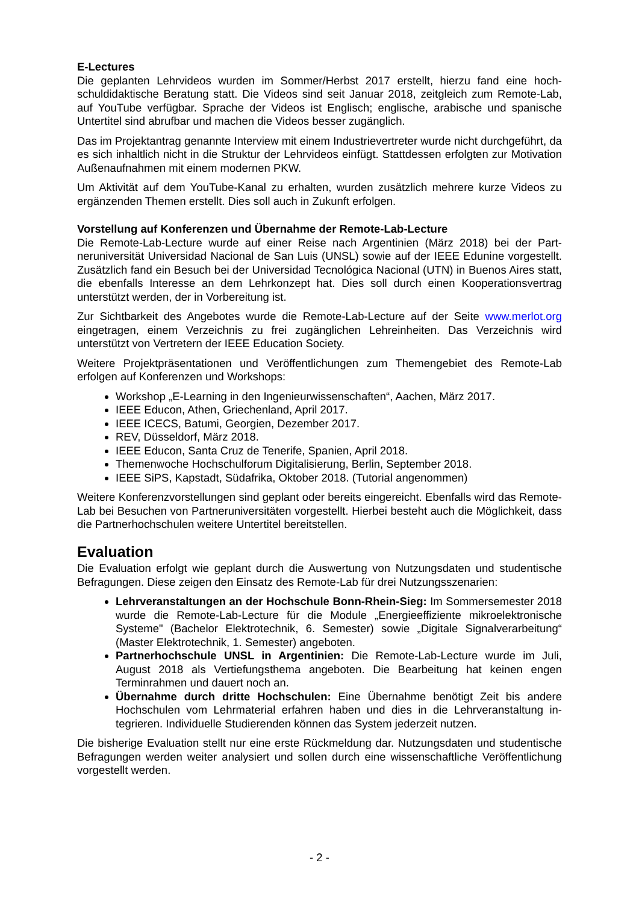E-Lectures
Die geplanten Lehrvideos wurden im Sommer/Herbst 2017 erstellt, hierzu fand eine hoch­schuldidaktische Beratung statt. Die Videos sind seit Januar 2018, zeitgleich zum Remote-Lab, auf YouTube verfügbar. Sprache der Videos ist Englisch; englische, arabische und spa­nische Untertitel sind abrufbar und machen die Videos besser zugänglich.
Das im Projektantrag genannte Interview mit einem Industrievertreter wurde nicht durchge­führt, da es sich inhaltlich nicht in die Struktur der Lehrvideos einfügt. Stattdessen erfolgten zur Motivation Außenaufnahmen mit einem modernen PKW.
Um Aktivität auf dem YouTube-Kanal zu erhalten, wurden zusätzlich mehrere kurze Videos zu ergänzenden Themen erstellt. Dies soll auch in Zukunft erfolgen.
Vorstellung auf Konferenzen und Übernahme der Remote-Lab-Lecture
Die Remote-Lab-Lecture wurde auf einer Reise nach Argentinien (März 2018) bei der Part­neruniversität Universidad Nacional de San Luis (UNSL) sowie auf der IEEE Edunine vorge­stellt. Zusätzlich fand ein Besuch bei der Universidad Tecnológica Nacional (UTN) in Buenos Aires statt, die ebenfalls Interesse an dem Lehrkonzept hat. Dies soll durch einen Kooperati­onsvertrag unterstützt werden, der in Vorbereitung ist.
Zur Sichtbarkeit des Angebotes wurde die Remote-Lab-Lecture auf der Seite www.merlot.org eingetragen, einem Verzeichnis zu frei zugänglichen Lehreinheiten. Das Verzeichnis wird unterstützt von Vertretern der IEEE Education Society.
Weitere Projektpräsentationen und Veröffentlichungen zum Themengebiet des Remote-Lab erfolgen auf Konferenzen und Workshops:
Workshop „E-Learning in den Ingenieurwissenschaften“, Aachen, März 2017.
IEEE Educon, Athen, Griechenland, April 2017.
IEEE ICECS, Batumi, Georgien, Dezember 2017.
REV, Düsseldorf, März 2018.
IEEE Educon, Santa Cruz de Tenerife, Spanien, April 2018.
Themenwoche Hochschulforum Digitalisierung, Berlin, September 2018.
IEEE SiPS, Kapstadt, Südafrika, Oktober 2018. (Tutorial angenommen)
Weitere Konferenzvorstellungen sind geplant oder bereits eingereicht. Ebenfalls wird das Remote-Lab bei Besuchen von Partneruniversitäten vorgestellt. Hierbei besteht auch die Möglichkeit, dass die Partnerhochschulen weitere Untertitel bereitstellen.
Evaluation
Die Evaluation erfolgt wie geplant durch die Auswertung von Nutzungsdaten und studenti­sche Befragungen. Diese zeigen den Einsatz des Remote-Lab für drei Nutzungsszenarien:
Lehrveranstaltungen an der Hochschule Bonn-Rhein-Sieg: Im Sommersemester 2018 wurde die Remote-Lab-Lecture für die Module „Energieeffiziente mikroelektro­nische Systeme" (Bachelor Elektrotechnik, 6. Semester) sowie „Digitale Signalverar­beitung“ (Master Elektrotechnik, 1. Semester) angeboten.
Partnerhochschule UNSL in Argentinien: Die Remote-Lab-Lecture wurde im Juli, August 2018 als Vertiefungsthema angeboten. Die Bearbeitung hat keinen engen Terminrahmen und dauert noch an.
Übernahme durch dritte Hochschulen: Eine Übernahme benötigt Zeit bis andere Hochschulen vom Lehrmaterial erfahren haben und dies in die Lehrveranstaltung in­tegrieren. Individuelle Studierenden können das System jederzeit nutzen.
Die bisherige Evaluation stellt nur eine erste Rückmeldung dar. Nutzungsdaten und studenti­sche Befragungen werden weiter analysiert und sollen durch eine wissenschaftliche Veröf­fentlichung vorgestellt werden.
- 2 -